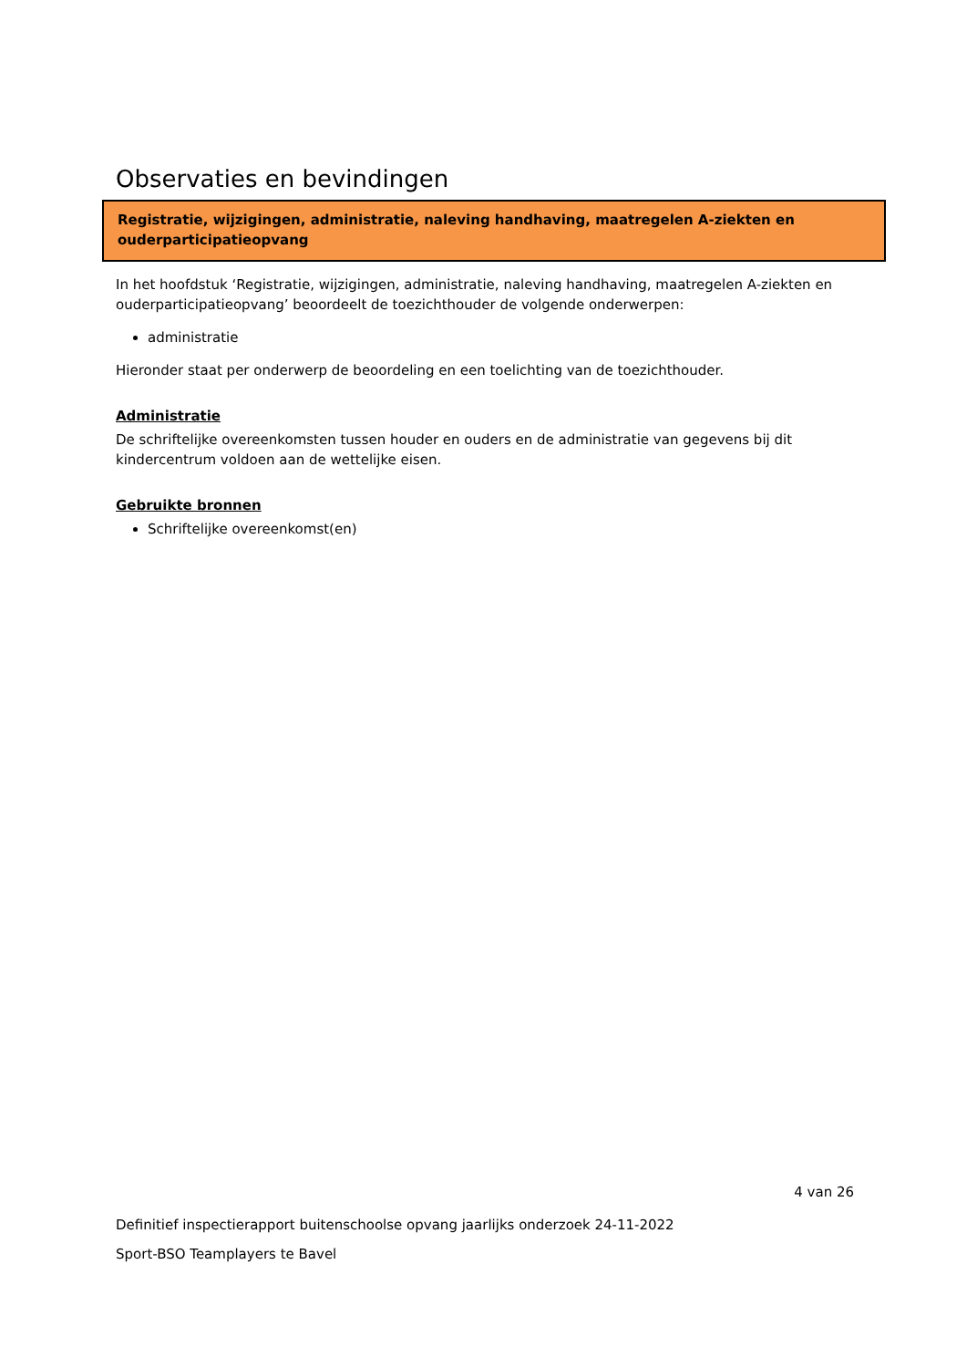Observaties en bevindingen
Registratie, wijzigingen, administratie, naleving handhaving, maatregelen A-ziekten en ouderparticipatieopvang
In het hoofdstuk ‘Registratie, wijzigingen, administratie, naleving handhaving, maatregelen A-ziekten en ouderparticipatieopvang’ beoordeelt de toezichthouder de volgende onderwerpen:
administratie
Hieronder staat per onderwerp de beoordeling en een toelichting van de toezichthouder.
Administratie
De schriftelijke overeenkomsten tussen houder en ouders en de administratie van gegevens bij dit kindercentrum voldoen aan de wettelijke eisen.
Gebruikte bronnen
Schriftelijke overeenkomst(en)
4 van 26
Definitief inspectierapport buitenschoolse opvang jaarlijks onderzoek 24-11-2022
Sport-BSO Teamplayers te Bavel